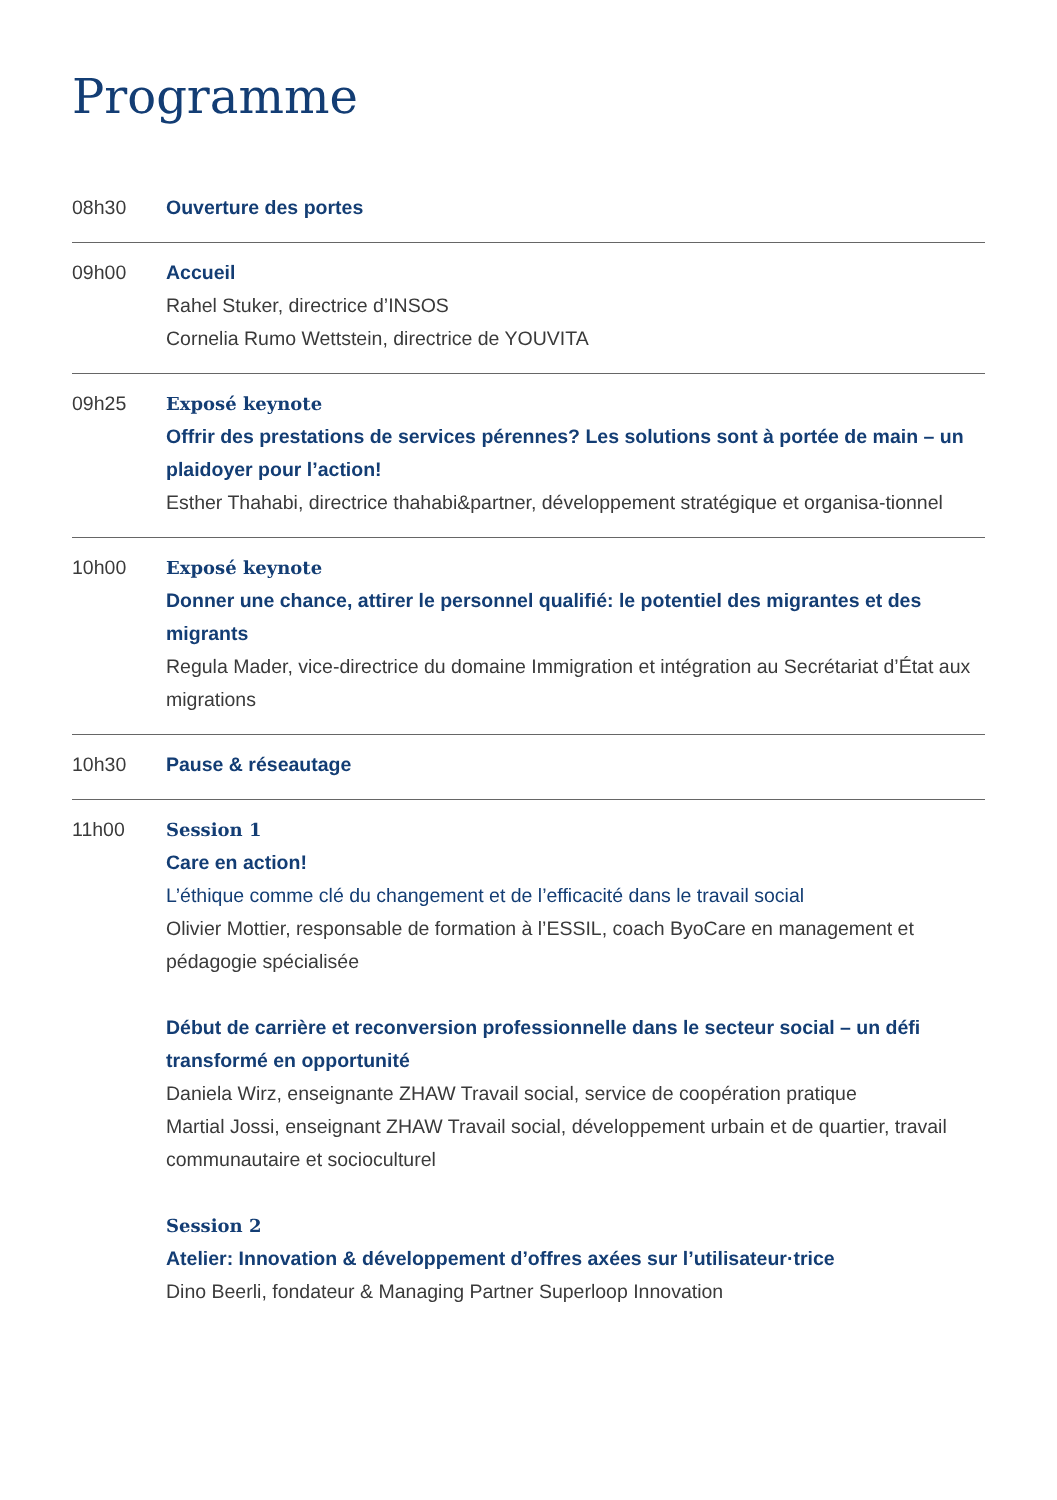Programme
08h30 Ouverture des portes
09h00 Accueil
Rahel Stuker, directrice d’INSOS
Cornelia Rumo Wettstein, directrice de YOUVITA
09h25 Exposé keynote
Offrir des prestations de services pérennes? Les solutions sont à portée de main – un plaidoyer pour l’action!
Esther Thahabi, directrice thahabi&partner, développement stratégique et organisa-tionnel
10h00 Exposé keynote
Donner une chance, attirer le personnel qualifié: le potentiel des migrantes et des migrants
Regula Mader, vice-directrice du domaine Immigration et intégration au Secrétariat d’État aux migrations
10h30 Pause & réseautage
11h00 Session 1
Care en action!
L’éthique comme clé du changement et de l’efficacité dans le travail social
Olivier Mottier, responsable de formation à l’ESSIL, coach ByoCare en management et pédagogie spécialisée
Début de carrière et reconversion professionnelle dans le secteur social – un défi transformé en opportunité
Daniela Wirz, enseignante ZHAW Travail social, service de coopération pratique
Martial Jossi, enseignant ZHAW Travail social, développement urbain et de quartier, travail communautaire et socioculturel
Session 2
Atelier: Innovation & développement d’offres axées sur l’utilisateur·trice
Dino Beerli, fondateur & Managing Partner Superloop Innovation